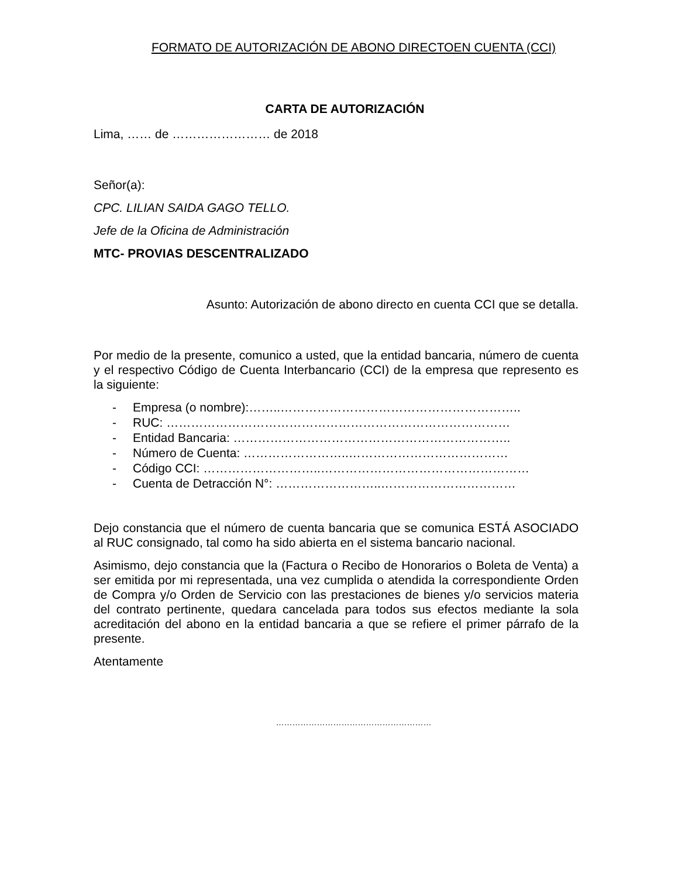FORMATO DE AUTORIZACIÓN DE ABONO DIRECTOEN CUENTA (CCI)
CARTA DE AUTORIZACIÓN
Lima, …… de …………………… de 2018
Señor(a):
CPC. LILIAN SAIDA GAGO TELLO.
Jefe de la Oficina de Administración
MTC- PROVIAS DESCENTRALIZADO
Asunto: Autorización de abono directo en cuenta CCI que se detalla.
Por medio de la presente, comunico a usted, que la entidad bancaria, número de cuenta y el respectivo Código de Cuenta Interbancario (CCI) de la empresa que represento es la siguiente:
- Empresa (o nombre):……..…………………………………………………..
- RUC: …………………………………………………………………………
- Entidad Bancaria: …………………………………………………………..
- Número de Cuenta: ……………………..…………………………………
- Código CCI: ………………………..……………………………………………
- Cuenta de Detracción N°: ……………………..……………………………
Dejo constancia que el número de cuenta bancaria que se comunica ESTÁ ASOCIADO al RUC consignado, tal como ha sido abierta en el sistema bancario nacional.
Asimismo, dejo constancia que la (Factura o Recibo de Honorarios o Boleta de Venta) a ser emitida por mi representada, una vez cumplida o atendida la correspondiente Orden de Compra y/o Orden de Servicio con las prestaciones de bienes y/o servicios materia del contrato pertinente, quedara cancelada para todos sus efectos mediante la sola acreditación del abono en la entidad bancaria a que se refiere el primer párrafo de la presente.
Atentamente
…………………………………………………